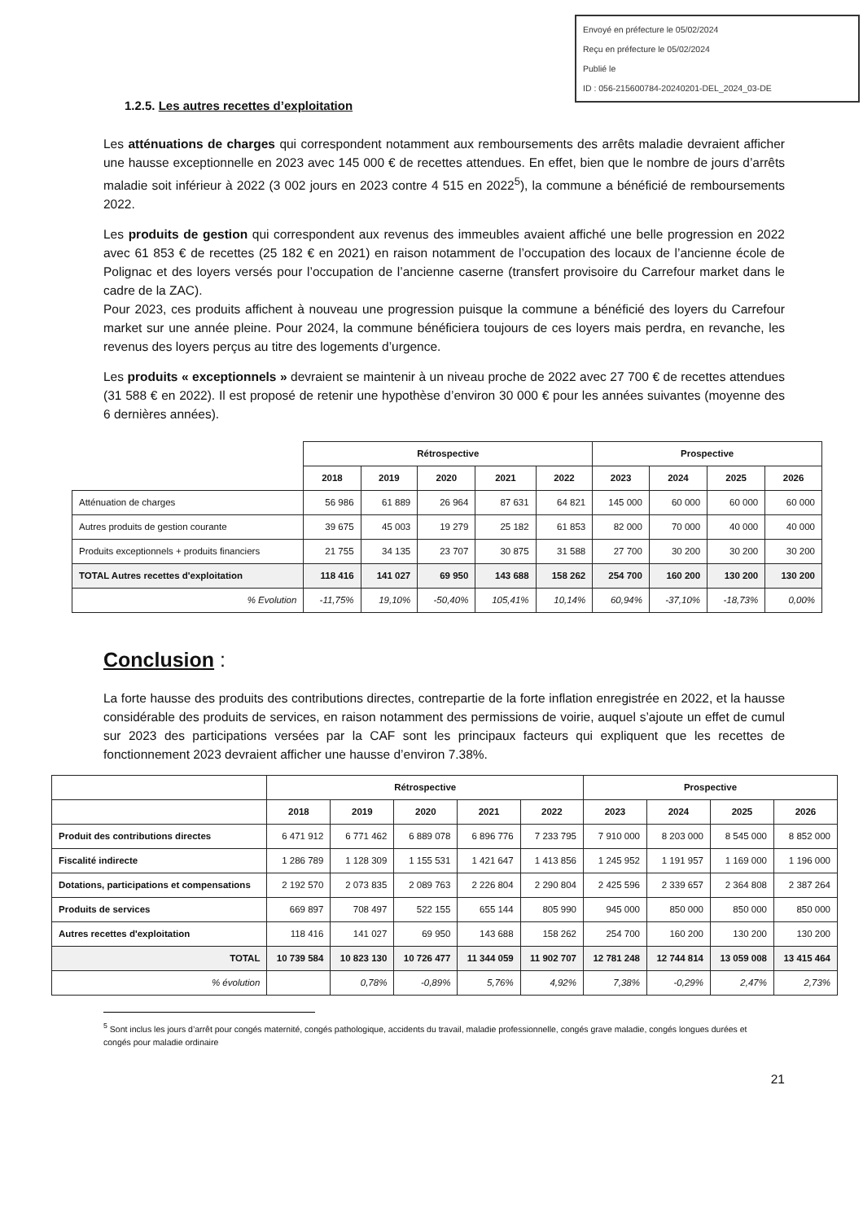Envoyé en préfecture le 05/02/2024
Reçu en préfecture le 05/02/2024
Publié le
ID : 056-215600784-20240201-DEL_2024_03-DE
1.2.5. Les autres recettes d’exploitation
Les atténuations de charges qui correspondent notamment aux remboursements des arrêts maladie devraient afficher une hausse exceptionnelle en 2023 avec 145 000 € de recettes attendues. En effet, bien que le nombre de jours d’arrêts maladie soit inférieur à 2022 (3 002 jours en 2023 contre 4 515 en 2022<sup>5</sup>), la commune a bénéficié de remboursements 2022.
Les produits de gestion qui correspondent aux revenus des immeubles avaient affiché une belle progression en 2022 avec 61 853 € de recettes (25 182 € en 2021) en raison notamment de l’occupation des locaux de l’ancienne école de Polignac et des loyers versés pour l’occupation de l’ancienne caserne (transfert provisoire du Carrefour market dans le cadre de la ZAC).
Pour 2023, ces produits affichent à nouveau une progression puisque la commune a bénéficié des loyers du Carrefour market sur une année pleine. Pour 2024, la commune bénéficiera toujours de ces loyers mais perdra, en revanche, les revenus des loyers perçus au titre des logements d’urgence.
Les produits « exceptionnels » devraient se maintenir à un niveau proche de 2022 avec 27 700 € de recettes attendues (31 588 € en 2022). Il est proposé de retenir une hypothèse d’environ 30 000 € pour les années suivantes (moyenne des 6 dernières années).
| | Rétrospective | | | | | Prospective | | | |
| --- | --- | --- | --- | --- | --- | --- | --- | --- | --- |
| | 2018 | 2019 | 2020 | 2021 | 2022 | 2023 | 2024 | 2025 | 2026 |
| Atténuation de charges | 56 986 | 61 889 | 26 964 | 87 631 | 64 821 | 145 000 | 60 000 | 60 000 | 60 000 |
| Autres produits de gestion courante | 39 675 | 45 003 | 19 279 | 25 182 | 61 853 | 82 000 | 70 000 | 40 000 | 40 000 |
| Produits exceptionnels + produits financiers | 21 755 | 34 135 | 23 707 | 30 875 | 31 588 | 27 700 | 30 200 | 30 200 | 30 200 |
| TOTAL Autres recettes d'exploitation | 118 416 | 141 027 | 69 950 | 143 688 | 158 262 | 254 700 | 160 200 | 130 200 | 130 200 |
| % Evolution | -11,75% | 19,10% | -50,40% | 105,41% | 10,14% | 60,94% | -37,10% | -18,73% | 0,00% |
Conclusion :
La forte hausse des produits des contributions directes, contrepartie de la forte inflation enregistrée en 2022, et la hausse considérable des produits de services, en raison notamment des permissions de voirie, auquel s’ajoute un effet de cumul sur 2023 des participations versées par la CAF sont les principaux facteurs qui expliquent que les recettes de fonctionnement 2023 devraient afficher une hausse d’environ 7.38%.
| | Rétrospective | | | | | Prospective | | | |
| --- | --- | --- | --- | --- | --- | --- | --- | --- | --- |
| | 2018 | 2019 | 2020 | 2021 | 2022 | 2023 | 2024 | 2025 | 2026 |
| Produit des contributions directes | 6 471 912 | 6 771 462 | 6 889 078 | 6 896 776 | 7 233 795 | 7 910 000 | 8 203 000 | 8 545 000 | 8 852 000 |
| Fiscalité indirecte | 1 286 789 | 1 128 309 | 1 155 531 | 1 421 647 | 1 413 856 | 1 245 952 | 1 191 957 | 1 169 000 | 1 196 000 |
| Dotations, participations et compensations | 2 192 570 | 2 073 835 | 2 089 763 | 2 226 804 | 2 290 804 | 2 425 596 | 2 339 657 | 2 364 808 | 2 387 264 |
| Produits de services | 669 897 | 708 497 | 522 155 | 655 144 | 805 990 | 945 000 | 850 000 | 850 000 | 850 000 |
| Autres recettes d'exploitation | 118 416 | 141 027 | 69 950 | 143 688 | 158 262 | 254 700 | 160 200 | 130 200 | 130 200 |
| TOTAL | 10 739 584 | 10 823 130 | 10 726 477 | 11 344 059 | 11 902 707 | 12 781 248 | 12 744 814 | 13 059 008 | 13 415 464 |
| % évolution | | 0,78% | -0,89% | 5,76% | 4,92% | 7,38% | -0,29% | 2,47% | 2,73% |
<sup>5</sup> Sont inclus les jours d’arrêt pour congés maternité, congés pathologique, accidents du travail, maladie professionnelle, congés grave maladie, congés longues durées et congés pour maladie ordinaire
21